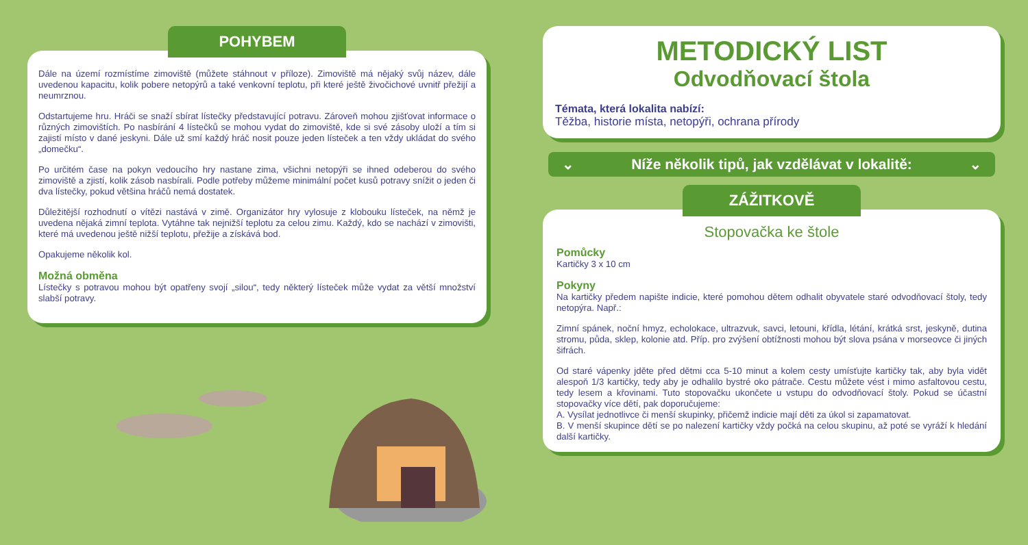POHYBEM
Dále na území rozmístíme zimoviště (můžete stáhnout v příloze). Zimoviště má nějaký svůj název, dále uvedenou kapacitu, kolik pobere netopýrů a také venkovní teplotu, při které ještě živočichové uvnitř přežijí a neumrznou.
Odstartujeme hru. Hráči se snaží sbírat lístečky představující potravu. Zároveň mohou zjišťovat informace o různých zimovištích. Po nasbírání 4 lístečků se mohou vydat do zimoviště, kde si své zásoby uloží a tím si zajistí místo v dané jeskyni. Dále už smí každý hráč nosit pouze jeden lísteček a ten vždy ukládat do svého „domečku“.
Po určitém čase na pokyn vedoucího hry nastane zima, všichni netopýři se ihned odeberou do svého zimoviště a zjistí, kolik zásob nasbírali. Podle potřeby můžeme minimální počet kusů potravy snížit o jeden či dva lístečky, pokud většina hráčů nemá dostatek.
Důležitější rozhodnutí o vítězi nastává v zimě. Organizátor hry vylosuje z klobouku lísteček, na němž je uvedena nějaká zimní teplota. Vytáhne tak nejnižší teplotu za celou zimu. Každý, kdo se nachází v zimovišti, které má uvedenou ještě nižší teplotu, přežije a získává bod.
Opakujeme několik kol.
Možná obměna
Lístečky s potravou mohou být opatřeny svojí „silou“, tedy některý lísteček může vydat za větší množství slabší potravy.
METODICKÝ LIST
Odvodňovací štola
Témata, která lokalita nabízí:
Těžba, historie místa, netopýři, ochrana přírody
⌄ Níže několik tipů, jak vzdělávat v lokalitě: ⌄
ZÁŽITKOVĚ
Stopovačka ke štole
Pomůcky
Kartičky 3 x 10 cm
Pokyny
Na kartičky předem napište indicie, které pomohou dětem odhalit obyvatele staré odvodňovací štoly, tedy netopýra. Např.:
Zimní spánek, noční hmyz, echolokace, ultrazvuk, savci, letouni, křídla, létání, krátká srst, jeskyně, dutina stromu, půda, sklep, kolonie atd. Příp. pro zvýšení obtížnosti mohou být slova psána v morseovce či jiných šifrách.
Od staré vápenky jděte před dětmi cca 5-10 minut a kolem cesty umísťujte kartičky tak, aby byla vidět alespoň 1/3 kartičky, tedy aby je odhalilo bystré oko pátrače. Cestu můžete vést i mimo asfaltovou cestu, tedy lesem a křovinami. Tuto stopovačku ukončete u vstupu do odvodňovací štoly. Pokud se účastní stopovačky více dětí, pak doporučujeme:
A. Vysílat jednotlivce či menší skupinky, přičemž indicie mají děti za úkol si zapamatovat.
B. V menší skupince dětí se po nalezení kartičky vždy počká na celou skupinu, až poté se vyráží k hledání další kartičky.